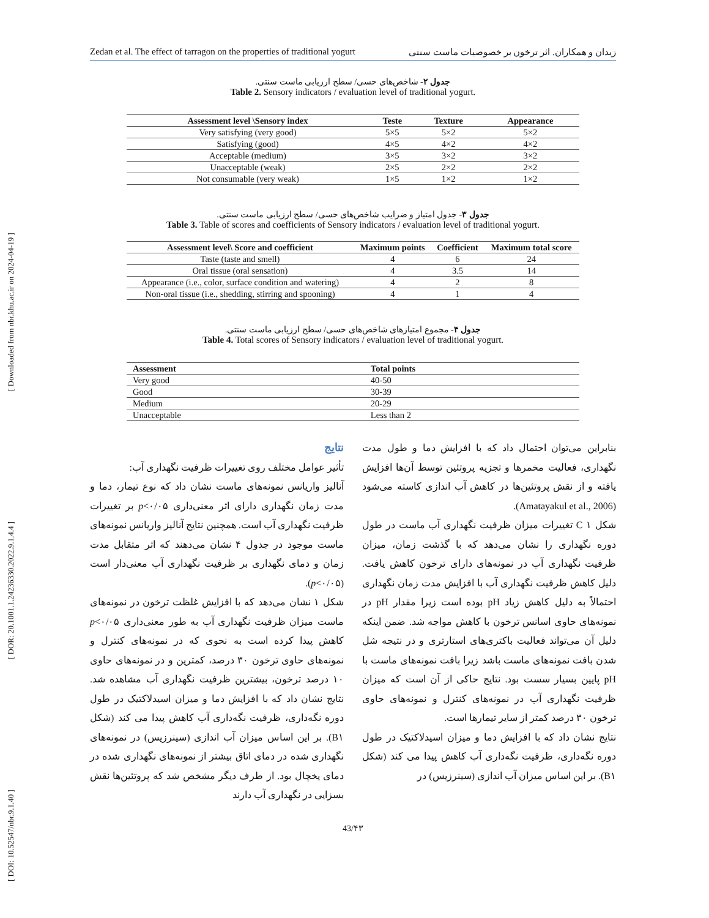[ DOI: 10.52547/nbr.9.1.40 ] [ DOR: 20.1001.1.24236330.2022.9.1.4.4 ] [ Downloaded from nbr.khu.ac.ir on 2024-04-19 ]
Zedan et al. The effect of tarragon on the properties of traditional yogurt زیدان و همکاران. اثر ترخون بر خصوصیات ماست سنتی
جدول ۲- شاخص‌های حسی/ سطح ارزیابی ماست سنتی.
Table 2. Sensory indicators / evaluation level of traditional yogurt.
| Assessment level \Sensory index | Teste | Texture | Appearance |
| --- | --- | --- | --- |
| Very satisfying (very good) | 5×5 | 5×2 | 5×2 |
| Satisfying (good) | 4×5 | 4×2 | 4×2 |
| Acceptable (medium) | 3×5 | 3×2 | 3×2 |
| Unacceptable (weak) | 2×5 | 2×2 | 2×2 |
| Not consumable (very weak) | 1×5 | 1×2 | 1×2 |
جدول ۳- جدول امتیاز و ضرایب شاخص‌های حسی/ سطح ارزیابی ماست سنتی.
Table 3. Table of scores and coefficients of Sensory indicators / evaluation level of traditional yogurt.
| Assessment level\ Score and coefficient | Maximum points | Coefficient | Maximum total score |
| --- | --- | --- | --- |
| Taste (taste and smell) | 4 | 6 | 24 |
| Oral tissue (oral sensation) | 4 | 3.5 | 14 |
| Appearance (i.e., color, surface condition and watering) | 4 | 2 | 8 |
| Non-oral tissue (i.e., shedding, stirring and spooning) | 4 | 1 | 4 |
جدول ۴- مجموع امتیازهای شاخص‌های حسی/ سطح ارزیابی ماست سنتی.
Table 4. Total scores of Sensory indicators / evaluation level of traditional yogurt.
| Assessment | Total points |
| --- | --- |
| Very good | 40-50 |
| Good | 30-39 |
| Medium | 20-29 |
| Unacceptable | Less than 2 |
نتایج
تأثیر عوامل مختلف روی تغییرات ظرفیت نگهداری آب:
آنالیز واریانس نمونه‌های ماست نشان داد که نوع تیمار، دما و مدت زمان نگهداری دارای اثر معنی‌داری p<۰/۰۵ بر تغییرات ظرفیت نگهداری آب است. همچنین نتایج آنالیز واریانس نمونه‌های ماست موجود در جدول ۴ نشان می‌دهند که اثر متقابل مدت زمان و دمای نگهداری بر ظرفیت نگهداری آب معنی‌دار است (p<۰/۰۵).
شکل ۱ نشان می‌دهد که با افزایش غلظت ترخون در نمونه‌های ماست میزان ظرفیت نگهداری آب به طور معنی‌داری p<۰/۰۵ کاهش پیدا کرده است به نحوی که در نمونه‌های کنترل و نمونه‌های حاوی ترخون ۳۰ درصد، کمترین و در نمونه‌های حاوی ۱۰ درصد ترخون، بیشترین ظرفیت نگهداری آب مشاهده شد. نتایج نشان داد که با افزایش دما و میزان اسیدلاکتیک در طول دوره نگه‌داری، ظرفیت نگه‌داری آب کاهش پیدا می کند (شکل B۱). بر این اساس میزان آب اندازی (سینرزیس) در نمونه‌های نگهداری شده در دمای اتاق بیشتر از نمونه‌های نگهداری شده در دمای یخچال بود. از طرف دیگر مشخص شد که پروتئین‌ها نقش بسزایی در نگهداری آب دارند
بنابراین می‌توان احتمال داد که با افزایش دما و طول مدت نگهداری، فعالیت مخمرها و تجزیه پروتئین توسط آن‌ها افزایش یافته و از نقش پروتئین‌ها در کاهش آب اندازی کاسته می‌شود (Amatayakul et al., 2006).
شکل ۱ C تغییرات میزان ظرفیت نگهداری آب ماست در طول دوره نگهداری را نشان می‌دهد که با گذشت زمان، میزان ظرفیت نگهداری آب در نمونه‌های دارای ترخون کاهش یافت. دلیل کاهش ظرفیت نگهداری آب با افزایش مدت زمان نگهداری احتمالاً به دلیل کاهش زیاد pH بوده است زیرا مقدار pH در نمونه‌های حاوی اسانس ترخون با کاهش مواجه شد. ضمن اینکه دلیل آن می‌تواند فعالیت باکتری‌های استارتری و در نتیجه شل شدن بافت نمونه‌های ماست باشد زیرا بافت نمونه‌های ماست با pH پایین بسیار سست بود. نتایج حاکی از آن است که میزان ظرفیت نگهداری آب در نمونه‌های کنترل و نمونه‌های حاوی ترخون ۳۰ درصد کمتر از سایر تیمارها است.
نتایج نشان داد که با افزایش دما و میزان اسیدلاکتیک در طول دوره نگه‌داری، ظرفیت نگه‌داری آب کاهش پیدا می کند (شکل B۱). بر این اساس میزان آب اندازی (سینرزیس) در
43/۴۳